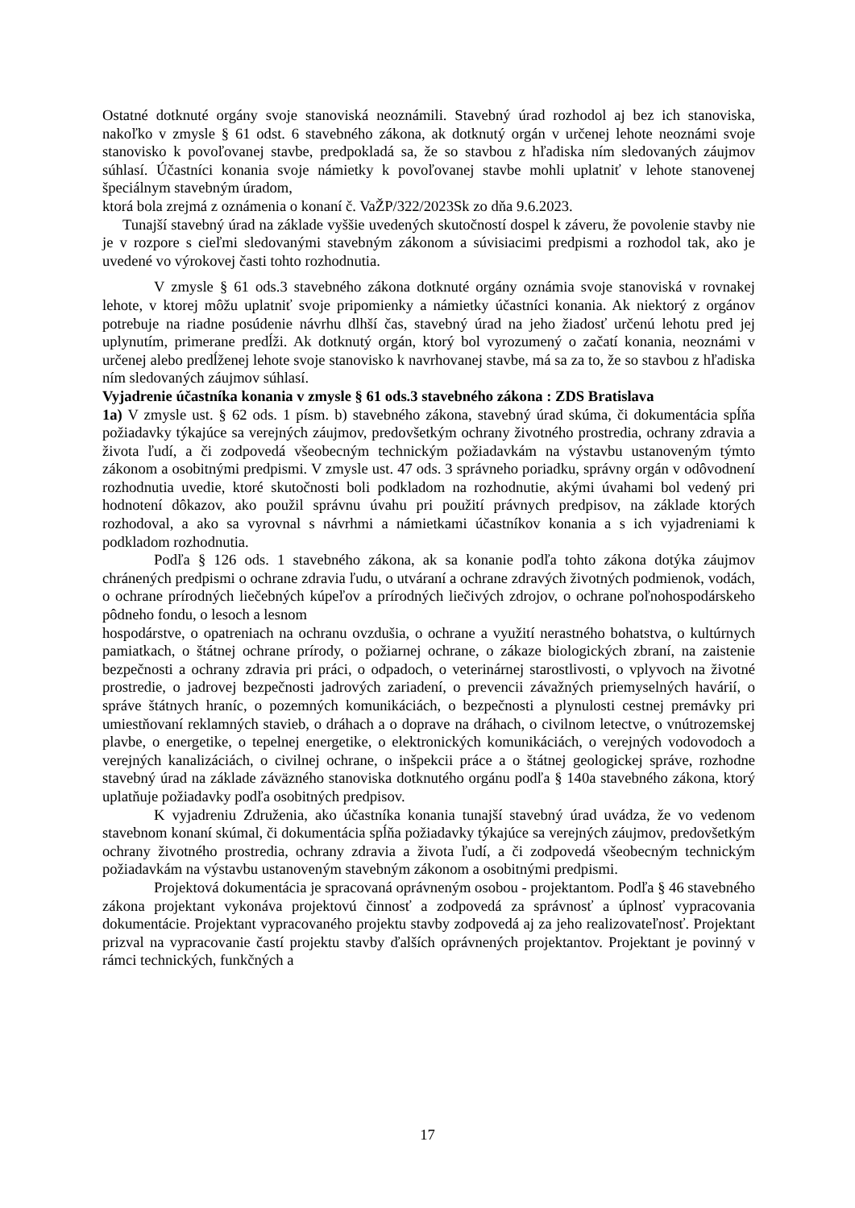Ostatné dotknuté orgány svoje stanoviská neoznámili. Stavebný úrad rozhodol aj bez ich stanoviska, nakoľko v zmysle § 61 odst. 6 stavebného zákona, ak dotknutý orgán v určenej lehote neoznámi svoje stanovisko k povoľovanej stavbe, predpokladá sa, že so stavbou z hľadiska ním sledovaných záujmov súhlasí. Účastníci konania svoje námietky k povoľovanej stavbe mohli uplatniť v lehote stanovenej špeciálnym stavebným úradom,
ktorá bola zrejmá z oznámenia o konaní č. VaŽP/322/2023Sk zo dňa 9.6.2023.
Tunajší stavebný úrad na základe vyššie uvedených skutočností dospel k záveru, že povolenie stavby nie je v rozpore s cieľmi sledovanými stavebným zákonom a súvisiacimi predpismi a rozhodol tak, ako je uvedené vo výrokovej časti tohto rozhodnutia.
V zmysle § 61 ods.3 stavebného zákona dotknuté orgány oznámia svoje stanoviská v rovnakej lehote, v ktorej môžu uplatniť svoje pripomienky a námietky účastníci konania. Ak niektorý z orgánov potrebuje na riadne posúdenie návrhu dlhší čas, stavebný úrad na jeho žiadosť určenú lehotu pred jej uplynutím, primerane predĺži. Ak dotknutý orgán, ktorý bol vyrozumený o začatí konania, neoznámi v určenej alebo predĺženej lehote svoje stanovisko k navrhovanej stavbe, má sa za to, že so stavbou z hľadiska ním sledovaných záujmov súhlasí.
Vyjadrenie účastníka konania v zmysle § 61 ods.3 stavebného zákona : ZDS Bratislava
1a) V zmysle ust. § 62 ods. 1 písm. b) stavebného zákona, stavebný úrad skúma, či dokumentácia spĺňa požiadavky týkajúce sa verejných záujmov, predovšetkým ochrany životného prostredia, ochrany zdravia a života ľudí, a či zodpovedá všeobecným technickým požiadavkám na výstavbu ustanoveným týmto zákonom a osobitnými predpismi. V zmysle ust. 47 ods. 3 správneho poriadku, správny orgán v odôvodnení rozhodnutia uvedie, ktoré skutočnosti boli podkladom na rozhodnutie, akými úvahami bol vedený pri hodnotení dôkazov, ako použil správnu úvahu pri použití právnych predpisov, na základe ktorých rozhodoval, a ako sa vyrovnal s návrhmi a námietkami účastníkov konania a s ich vyjadreniami k podkladom rozhodnutia.
Podľa § 126 ods. 1 stavebného zákona, ak sa konanie podľa tohto zákona dotýka záujmov chránených predpismi o ochrane zdravia ľudu, o utváraní a ochrane zdravých životných podmienok, vodách, o ochrane prírodných liečebných kúpeľov a prírodných liečivých zdrojov, o ochrane poľnohospodárskeho pôdneho fondu, o lesoch a lesnom
hospodárstve, o opatreniach na ochranu ovzdušia, o ochrane a využití nerastného bohatstva, o kultúrnych pamiatkach, o štátnej ochrane prírody, o požiarnej ochrane, o zákaze biologických zbraní, na zaistenie bezpečnosti a ochrany zdravia pri práci, o odpadoch, o veterinárnej starostlivosti, o vplyvoch na životné prostredie, o jadrovej bezpečnosti jadrových zariadení, o prevencii závažných priemyselných havárií, o správe štátnych hraníc, o pozemných komunikáciách, o bezpečnosti a plynulosti cestnej premávky pri umiestňovaní reklamných stavieb, o dráhach a o doprave na dráhach, o civilnom letectve, o vnútrozemskej plavbe, o energetike, o tepelnej energetike, o elektronických komunikáciách, o verejných vodovodoch a verejných kanalizáciách, o civilnej ochrane, o inšpekcii práce a o štátnej geologickej správe, rozhodne stavebný úrad na základe záväzného stanoviska dotknutého orgánu podľa § 140a stavebného zákona, ktorý uplatňuje požiadavky podľa osobitných predpisov.
K vyjadreniu Združenia, ako účastníka konania tunajší stavebný úrad uvádza, že vo vedenom stavebnom konaní skúmal, či dokumentácia spĺňa požiadavky týkajúce sa verejných záujmov, predovšetkým ochrany životného prostredia, ochrany zdravia a života ľudí, a či zodpovedá všeobecným technickým požiadavkám na výstavbu ustanoveným stavebným zákonom a osobitnými predpismi.
Projektová dokumentácia je spracovaná oprávneným osobou - projektantom. Podľa § 46 stavebného zákona projektant vykonáva projektovú činnosť a zodpovedá za správnosť a úplnosť vypracovania dokumentácie. Projektant vypracovaného projektu stavby zodpovedá aj za jeho realizovateľnosť. Projektant prizval na vypracovanie častí projektu stavby ďalších oprávnených projektantov. Projektant je povinný v rámci technických, funkčných a
17